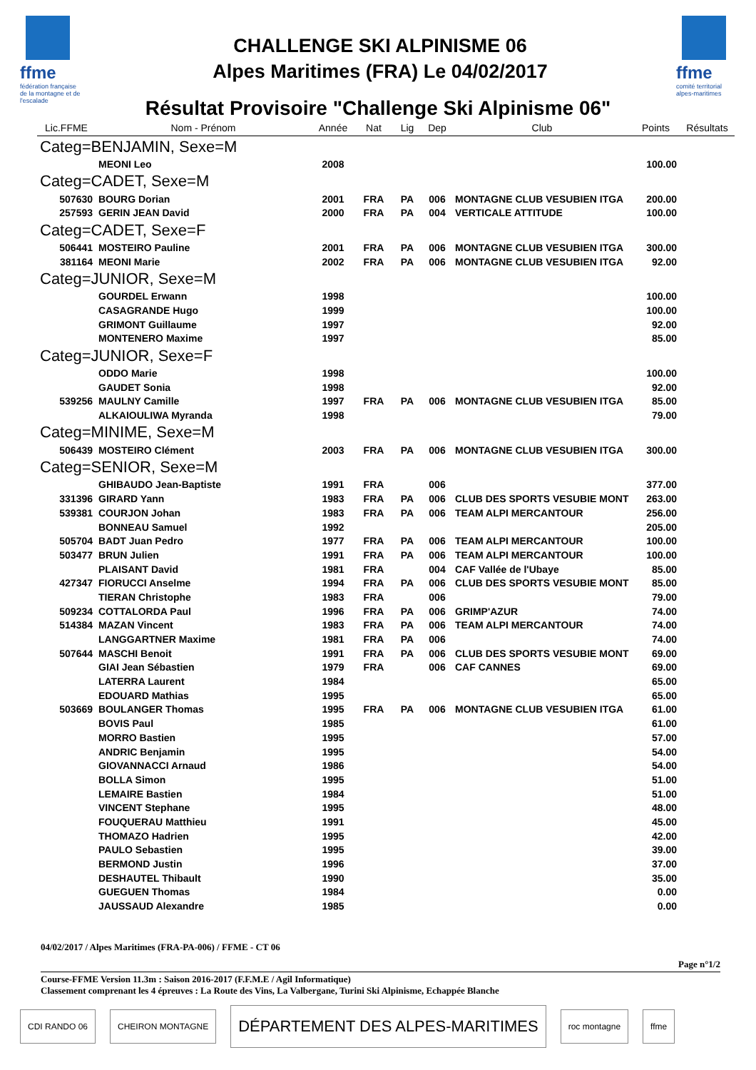ffme
fédération française de la montagne et de l'escalade
CHALLENGE SKI ALPINISME 06
Alpes Maritimes (FRA) Le 04/02/2017
ffme
comité territorial alpes-maritimes
Résultat Provisoire "Challenge Ski Alpinisme 06"
| Lic.FFME | Nom - Prénom | Année | Nat | Lig | Dep | Club | Points | Résultats |
| --- | --- | --- | --- | --- | --- | --- | --- | --- |
| Categ=BENJAMIN, Sexe=M | | | | | | | | |
| | MEONI Leo | 2008 | | | | | 100.00 | |
| Categ=CADET, Sexe=M | | | | | | | | |
| 507630 | BOURG Dorian | 2001 | FRA | PA | 006 | MONTAGNE CLUB VESUBIEN ITGA | 200.00 | |
| 257593 | GERIN JEAN David | 2000 | FRA | PA | 004 | VERTICALE ATTITUDE | 100.00 | |
| Categ=CADET, Sexe=F | | | | | | | | |
| 506441 | MOSTEIRO Pauline | 2001 | FRA | PA | 006 | MONTAGNE CLUB VESUBIEN ITGA | 300.00 | |
| 381164 | MEONI Marie | 2002 | FRA | PA | 006 | MONTAGNE CLUB VESUBIEN ITGA | 92.00 | |
| Categ=JUNIOR, Sexe=M | | | | | | | | |
| | GOURDEL Erwann | 1998 | | | | | 100.00 | |
| | CASAGRANDE Hugo | 1999 | | | | | 100.00 | |
| | GRIMONT Guillaume | 1997 | | | | | 92.00 | |
| | MONTENERO Maxime | 1997 | | | | | 85.00 | |
| Categ=JUNIOR, Sexe=F | | | | | | | | |
| | ODDO Marie | 1998 | | | | | 100.00 | |
| | GAUDET Sonia | 1998 | | | | | 92.00 | |
| 539256 | MAULNY Camille | 1997 | FRA | PA | 006 | MONTAGNE CLUB VESUBIEN ITGA | 85.00 | |
| | ALKAIOULIWA Myranda | 1998 | | | | | 79.00 | |
| Categ=MINIME, Sexe=M | | | | | | | | |
| 506439 | MOSTEIRO Clément | 2003 | FRA | PA | 006 | MONTAGNE CLUB VESUBIEN ITGA | 300.00 | |
| Categ=SENIOR, Sexe=M | | | | | | | | |
| | GHIBAUDO Jean-Baptiste | 1991 | FRA | | 006 | | 377.00 | |
| 331396 | GIRARD Yann | 1983 | FRA | PA | 006 | CLUB DES SPORTS VESUBIE MONT | 263.00 | |
| 539381 | COURJON Johan | 1983 | FRA | PA | 006 | TEAM ALPI MERCANTOUR | 256.00 | |
| | BONNEAU Samuel | 1992 | | | | | 205.00 | |
| 505704 | BADT Juan Pedro | 1977 | FRA | PA | 006 | TEAM ALPI MERCANTOUR | 100.00 | |
| 503477 | BRUN Julien | 1991 | FRA | PA | 006 | TEAM ALPI MERCANTOUR | 100.00 | |
| | PLAISANT David | 1981 | FRA | | 004 | CAF Vallée de l'Ubaye | 85.00 | |
| 427347 | FIORUCCI Anselme | 1994 | FRA | PA | 006 | CLUB DES SPORTS VESUBIE MONT | 85.00 | |
| | TIERAN Christophe | 1983 | FRA | | 006 | | 79.00 | |
| 509234 | COTTALORDA Paul | 1996 | FRA | PA | 006 | GRIMP'AZUR | 74.00 | |
| 514384 | MAZAN Vincent | 1983 | FRA | PA | 006 | TEAM ALPI MERCANTOUR | 74.00 | |
| | LANGGARTNER Maxime | 1981 | FRA | PA | 006 | | 74.00 | |
| 507644 | MASCHI Benoit | 1991 | FRA | PA | 006 | CLUB DES SPORTS VESUBIE MONT | 69.00 | |
| | GIAI Jean Sébastien | 1979 | FRA | | 006 | CAF CANNES | 69.00 | |
| | LATERRA Laurent | 1984 | | | | | 65.00 | |
| | EDOUARD Mathias | 1995 | | | | | 65.00 | |
| 503669 | BOULANGER Thomas | 1995 | FRA | PA | 006 | MONTAGNE CLUB VESUBIEN ITGA | 61.00 | |
| | BOVIS Paul | 1985 | | | | | 61.00 | |
| | MORRO Bastien | 1995 | | | | | 57.00 | |
| | ANDRIC Benjamin | 1995 | | | | | 54.00 | |
| | GIOVANNACCI Arnaud | 1986 | | | | | 54.00 | |
| | BOLLA Simon | 1995 | | | | | 51.00 | |
| | LEMAIRE Bastien | 1984 | | | | | 51.00 | |
| | VINCENT Stephane | 1995 | | | | | 48.00 | |
| | FOUQUERAU Matthieu | 1991 | | | | | 45.00 | |
| | THOMAZO Hadrien | 1995 | | | | | 42.00 | |
| | PAULO Sebastien | 1995 | | | | | 39.00 | |
| | BERMOND Justin | 1996 | | | | | 37.00 | |
| | DESHAUTEL Thibault | 1990 | | | | | 35.00 | |
| | GUEGUEN Thomas | 1984 | | | | | 0.00 | |
| | JAUSSAUD Alexandre | 1985 | | | | | 0.00 | |
04/02/2017 / Alpes Maritimes (FRA-PA-006) / FFME - CT 06
Page n°1/2
Course-FFME Version 11.3m : Saison 2016-2017 (F.F.M.E / Agil Informatique)
Classement comprenant les 4 épreuves : La Route des Vins, La Valbergane, Turini Ski Alpinisme, Echappée Blanche
CDI RANDO 06 CHEIRON MONTAGNE DÉPARTEMENT DES ALPES-MARITIMES roc montagne ffme